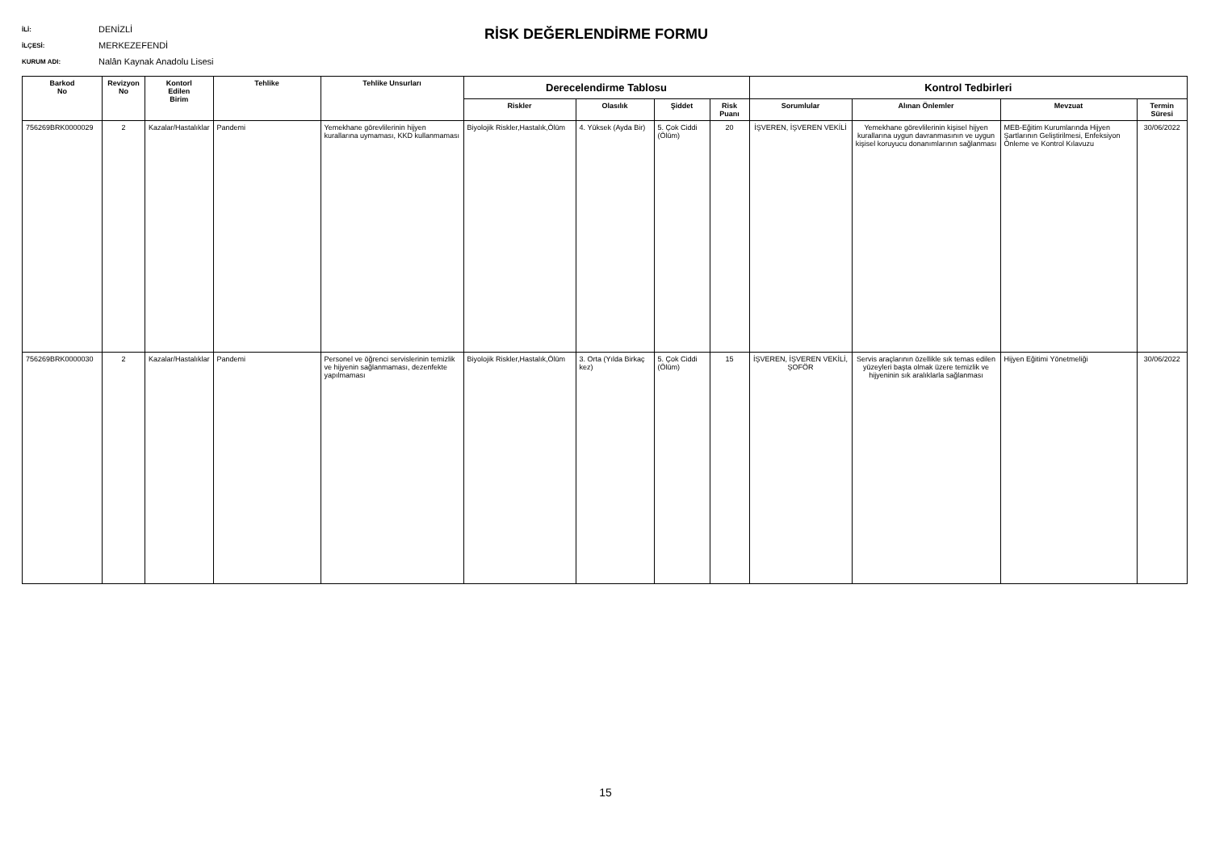İLİ: DENİZLİ
İLÇESİ: MERKEZEFENDİ
KURUM ADI: Nalân Kaynak Anadolu Lisesi
RİSK DEĞERLENDİRME FORMU
| Barkod No | Revizyon No | Kontorl Edilen Birim | Tehlike | Tehlike Unsurları | Derecelendirme Tablosu | | | | Kontrol Tedbirleri | | | |
| --- | --- | --- | --- | --- | --- | --- | --- | --- | --- | --- | --- | --- |
| | | | | | Riskler | Olasılık | Şiddet | Risk Puanı | Sorumlular | Alınan Önlemler | Mevzuat | Termin Süresi |
| 756269BRK0000029 | 2 | Kazalar/Hastalıklar | Pandemi | Yemekhane görevlilerinin hijyen kurallarına uymaması, KKD kullanmaması | Biyolojik Riskler,Hastalık,Ölüm | 4. Yüksek (Ayda Bir) | 5. Çok Ciddi (Ölüm) | 20 | İŞVEREN, İŞVEREN VEKİLİ | Yemekhane görevlilerinin kişisel hijyen kurallarına uygun davranmasının ve uygun kişisel koruyucu donanımlarının sağlanması | MEB-Eğitim Kurumlarında Hijyen Şartlarının Geliştirilmesi, Enfeksiyon Önleme ve Kontrol Kılavuzu | 30/06/2022 |
| 756269BRK0000030 | 2 | Kazalar/Hastalıklar | Pandemi | Personel ve öğrenci servislerinin temizlik ve hijyenin sağlanmaması, dezenfekte yapılmaması | Biyolojik Riskler,Hastalık,Ölüm | 3. Orta (Yılda Birkaç kez) | 5. Çok Ciddi (Ölüm) | 15 | İŞVEREN, İŞVEREN VEKİLİ, ŞOFÖR | Servis araçlarının özellikle sık temas edilen yüzeyleri başta olmak üzere temizlik ve hijyeninin sık aralıklarla sağlanması | Hijyen Eğitimi Yönetmeliği | 30/06/2022 |
15